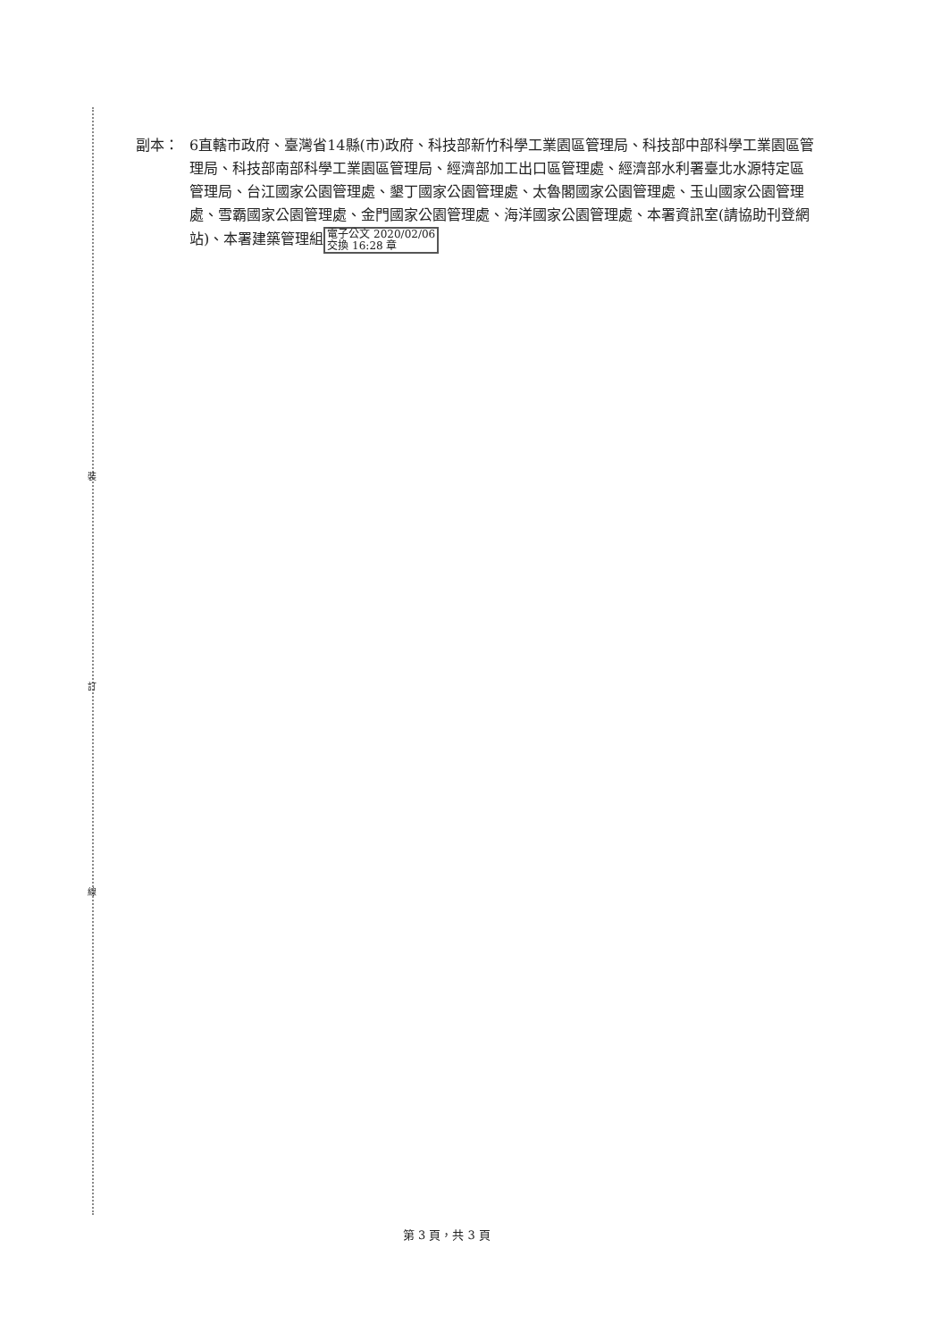裝
訂
線
副本：
6直轄市政府、臺灣省14縣(市)政府、科技部新竹科學工業園區管理局、科技部中部科學工業園區管理局、科技部南部科學工業園區管理局、經濟部加工出口區管理處、經濟部水利署臺北水源特定區管理局、台江國家公園管理處、墾丁國家公園管理處、太魯閣國家公園管理處、玉山國家公園管理處、雪霸國家公園管理處、金門國家公園管理處、海洋國家公園管理處、本署資訊室(請協助刊登網站)、本署建築管理組電子公文 2020/02/06
交換 16:28 章
第 3 頁，共 3 頁